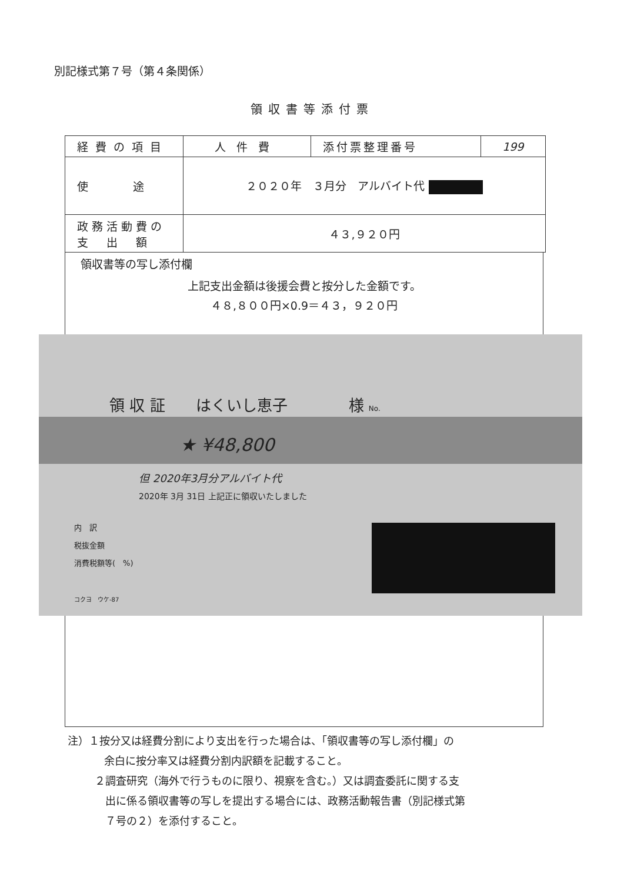別記様式第７号（第４条関係）
領収書等添付票
| 経費の項目 | 人件費 | 添付票整理番号 | 199 |
| 使 途 | ２０２０年 ３月分 アルバイト代 | | |
| 政務活動費の 支 出 額 | ４３,９２０円 | | |
領収書等の写し添付欄
上記支出金額は後援会費と按分した金額です。
４８,８００円×0.9＝４３，９２０円
領 収 証　　はくいし恵子　　　　様 No.
★ ¥48,800
但 2020年3月分アルバイト代
2020年 3月 31日 上記正に領収いたしました
内　訳
税抜金額
消費税額等(　%)
コクヨ　ウケ-87
注）１按分又は経費分割により支出を行った場合は、「領収書等の写し添付欄」の
余白に按分率又は経費分割内訳額を記載すること。
２調査研究（海外で行うものに限り、視察を含む。）又は調査委託に関する支
出に係る領収書等の写しを提出する場合には、政務活動報告書（別記様式第
７号の２）を添付すること。